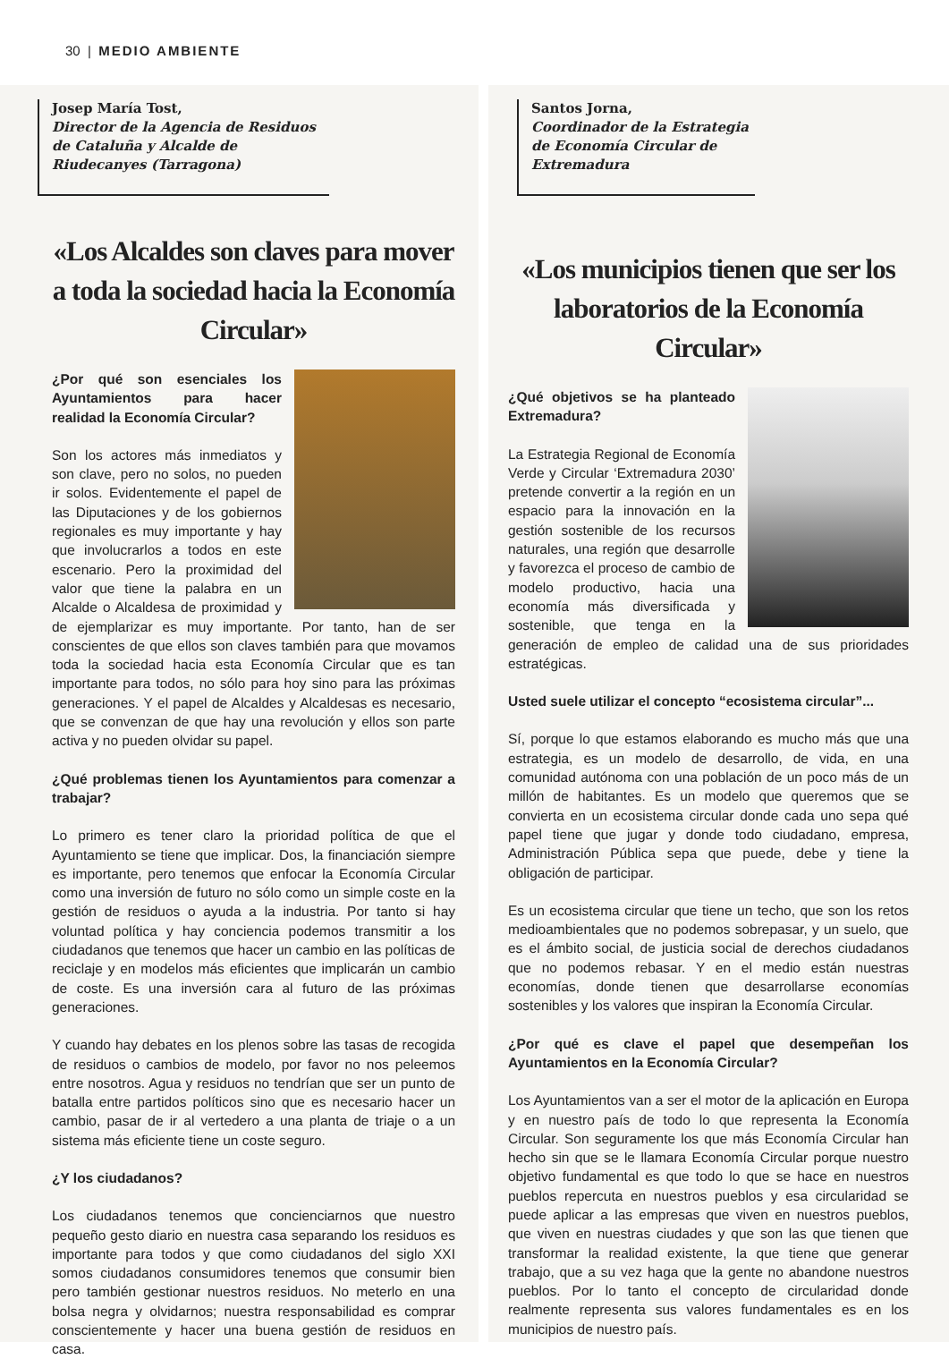30 | MEDIO AMBIENTE
Josep María Tost,
Director de la Agencia de Residuos de Cataluña y Alcalde de Riudecanyes (Tarragona)
«Los Alcaldes son claves para mover a toda la sociedad hacia la Economía Circular»
¿Por qué son esenciales los Ayuntamientos para hacer realidad la Economía Circular?
Son los actores más inmediatos y son clave, pero no solos, no pueden ir solos. Evidentemente el papel de las Diputaciones y de los gobiernos regionales es muy importante y hay que involucrarlos a todos en este escenario. Pero la proximidad del valor que tiene la palabra en un Alcalde o Alcaldesa de proximidad y de ejemplarizar es muy importante. Por tanto, han de ser conscientes de que ellos son claves también para que movamos toda la sociedad hacia esta Economía Circular que es tan importante para todos, no sólo para hoy sino para las próximas generaciones. Y el papel de Alcaldes y Alcaldesas es necesario, que se convenzan de que hay una revolución y ellos son parte activa y no pueden olvidar su papel.
¿Qué problemas tienen los Ayuntamientos para comenzar a trabajar?
Lo primero es tener claro la prioridad política de que el Ayuntamiento se tiene que implicar. Dos, la financiación siempre es importante, pero tenemos que enfocar la Economía Circular como una inversión de futuro no sólo como un simple coste en la gestión de residuos o ayuda a la industria. Por tanto si hay voluntad política y hay conciencia podemos transmitir a los ciudadanos que tenemos que hacer un cambio en las políticas de reciclaje y en modelos más eficientes que implicarán un cambio de coste. Es una inversión cara al futuro de las próximas generaciones.
Y cuando hay debates en los plenos sobre las tasas de recogida de residuos o cambios de modelo, por favor no nos peleemos entre nosotros. Agua y residuos no tendrían que ser un punto de batalla entre partidos políticos sino que es necesario hacer un cambio, pasar de ir al vertedero a una planta de triaje o a un sistema más eficiente tiene un coste seguro.
¿Y los ciudadanos?
Los ciudadanos tenemos que concienciarnos que nuestro pequeño gesto diario en nuestra casa separando los residuos es importante para todos y que como ciudadanos del siglo XXI somos ciudadanos consumidores tenemos que consumir bien pero también gestionar nuestros residuos. No meterlo en una bolsa negra y olvidarnos; nuestra responsabilidad es comprar conscientemente y hacer una buena gestión de residuos en casa.
Santos Jorna,
Coordinador de la Estrategia de Economía Circular de Extremadura
«Los municipios tienen que ser los laboratorios de la Economía Circular»
¿Qué objetivos se ha planteado Extremadura?
La Estrategia Regional de Economía Verde y Circular ‘Extremadura 2030’ pretende convertir a la región en un espacio para la innovación en la gestión sostenible de los recursos naturales, una región que desarrolle y favorezca el proceso de cambio de modelo productivo, hacia una economía más diversificada y sostenible, que tenga en la generación de empleo de calidad una de sus prioridades estratégicas.
Usted suele utilizar el concepto “ecosistema circular”...
Sí, porque lo que estamos elaborando es mucho más que una estrategia, es un modelo de desarrollo, de vida, en una comunidad autónoma con una población de un poco más de un millón de habitantes. Es un modelo que queremos que se convierta en un ecosistema circular donde cada uno sepa qué papel tiene que jugar y donde todo ciudadano, empresa, Administración Pública sepa que puede, debe y tiene la obligación de participar.
Es un ecosistema circular que tiene un techo, que son los retos medioambientales que no podemos sobrepasar, y un suelo, que es el ámbito social, de justicia social de derechos ciudadanos que no podemos rebasar. Y en el medio están nuestras economías, donde tienen que desarrollarse economías sostenibles y los valores que inspiran la Economía Circular.
¿Por qué es clave el papel que desempeñan los Ayuntamientos en la Economía Circular?
Los Ayuntamientos van a ser el motor de la aplicación en Europa y en nuestro país de todo lo que representa la Economía Circular. Son seguramente los que más Economía Circular han hecho sin que se le llamara Economía Circular porque nuestro objetivo fundamental es que todo lo que se hace en nuestros pueblos repercuta en nuestros pueblos y esa circularidad se puede aplicar a las empresas que viven en nuestros pueblos, que viven en nuestras ciudades y que son las que tienen que transformar la realidad existente, la que tiene que generar trabajo, que a su vez haga que la gente no abandone nuestros pueblos. Por lo tanto el concepto de circularidad donde realmente representa sus valores fundamentales es en los municipios de nuestro país.